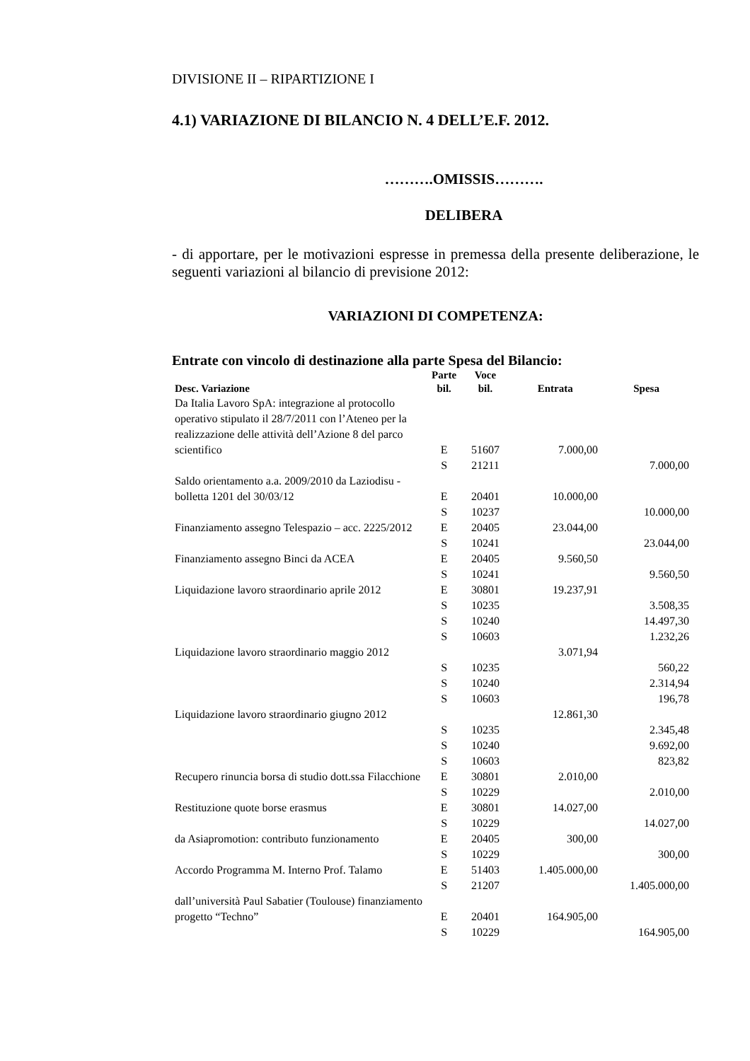DIVISIONE II – RIPARTIZIONE I
4.1) VARIAZIONE DI BILANCIO N. 4 DELL’E.F. 2012.
……….OMISSIS……….
DELIBERA
- di apportare, per le motivazioni espresse in premessa della presente deliberazione, le seguenti variazioni al bilancio di previsione 2012:
VARIAZIONI DI COMPETENZA:
Entrate con vincolo di destinazione alla parte Spesa del Bilancio:
| Desc. Variazione | Parte bil. | Voce bil. | Entrata | Spesa |
| --- | --- | --- | --- | --- |
| Da Italia Lavoro SpA: integrazione al protocollo operativo stipulato il 28/7/2011 con l’Ateneo per la realizzazione delle attività dell’Azione 8 del parco scientifico | E | 51607 | 7.000,00 | |
| | S | 21211 | | 7.000,00 |
| Saldo orientamento a.a. 2009/2010 da Laziodisu - bolletta 1201 del 30/03/12 | E | 20401 | 10.000,00 | |
| | S | 10237 | | 10.000,00 |
| Finanziamento assegno Telespazio – acc. 2225/2012 | E | 20405 | 23.044,00 | |
| | S | 10241 | | 23.044,00 |
| Finanziamento assegno Binci da ACEA | E | 20405 | 9.560,50 | |
| | S | 10241 | | 9.560,50 |
| Liquidazione lavoro straordinario aprile 2012 | E | 30801 | 19.237,91 | |
| | S | 10235 | | 3.508,35 |
| | S | 10240 | | 14.497,30 |
| | S | 10603 | | 1.232,26 |
| Liquidazione lavoro straordinario maggio 2012 | | | 3.071,94 | |
| | S | 10235 | | 560,22 |
| | S | 10240 | | 2.314,94 |
| | S | 10603 | | 196,78 |
| Liquidazione lavoro straordinario giugno 2012 | | | 12.861,30 | |
| | S | 10235 | | 2.345,48 |
| | S | 10240 | | 9.692,00 |
| | S | 10603 | | 823,82 |
| Recupero rinuncia borsa di studio dott.ssa Filacchione | E | 30801 | 2.010,00 | |
| | S | 10229 | | 2.010,00 |
| Restituzione quote borse erasmus | E | 30801 | 14.027,00 | |
| | S | 10229 | | 14.027,00 |
| da Asiapromotion: contributo funzionamento | E | 20405 | 300,00 | |
| | S | 10229 | | 300,00 |
| Accordo Programma M. Interno Prof. Talamo | E | 51403 | 1.405.000,00 | |
| | S | 21207 | | 1.405.000,00 |
| dall’università Paul Sabatier (Toulouse) finanziamento progetto “Techno” | E | 20401 | 164.905,00 | |
| | S | 10229 | | 164.905,00 |